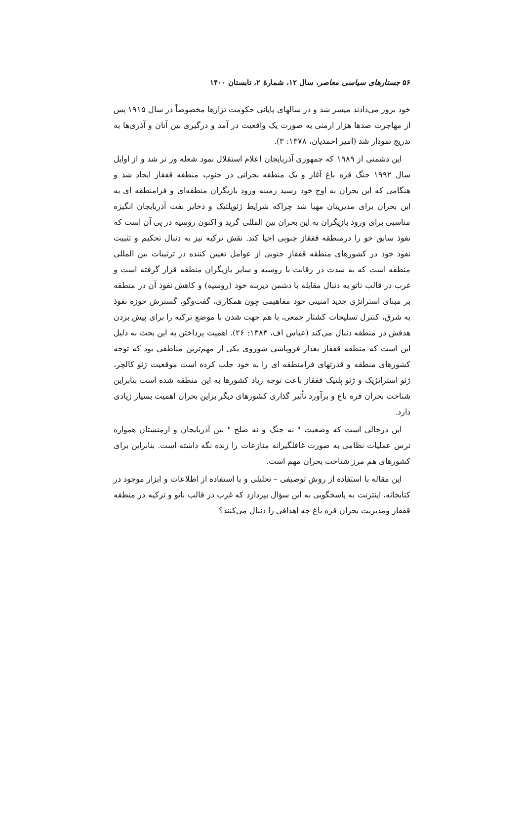۵۶ جستارهای سیاسی معاصر، سال ۱۲، شمارهٔ ۲، تابستان ۱۴۰۰
خود بروز می‌دادند میسر شد و در سالهای پایانی حکومت تزارها مخصوصاً در سال ۱۹۱۵ پس از مهاجرت صدها هزار ارمنی به صورت یک واقعیت در آمد و درگیری بین آنان و آذری‌ها به تدریج نمودار شد (امیر احمدیان، ۱۳۷۸: ۳).
این دشمنی از ۱۹۸۹ که جمهوری آذربایجان اعلام استقلال نمود شعله ور تر شد و از اوایل سال ۱۹۹۲ جنگ قره باغ آغاز و یک منطقه بحرانی در جنوب منطقه قفقاز ایجاد شد و هنگامی که این بحران به اوج خود رسید زمینه ورود بازیگران منطقه‌ای و فرامنطقه ای به این بحران برای مدیریتان مهیا شد چراکه شرایط ژئوپلتیک و ذخایر نفت آذربایجان انگیزه مناسبی برای ورود بازیگران به این بحران بین المللی گرید و اکنون روسیه در پی آن است که نفوذ سابق خو را درمنطقه قفقاز جنوبی احیا کند. نقش ترکیه نیز به دنبال تحکیم و تثبیت نفوذ خود در کشورهای منطقه قفقاز جنوبی از عوامل تعیین کننده در ترتیبات بین المللی منطقه است که به شدت در رقابت با روسیه و سایر بازیگران منطقه قرار گرفته است و غرب در قالب ناتو به دنبال مقابله با دشمن دیرینه خود (روسیه) و کاهش نفوذ آن در منطقه بر مبنای استراتژی جدید امنیتی خود مفاهیمی چون همکاری، گفت‌وگو، گسترش حوزه نفوذ به شرق، کنترل تسلیحات کشتار جمعی، با هم جهت شدن با موضع ترکیه را برای پیش بردن هدفش در منطقه دنبال می‌کند (عباس اف، ۱۳۸۳: ۲۶). اهمیت پرداختن به این بحث به دلیل این است که منطقه قفقاز بعداز فروپاشی شوروی یکی از مهم‌ترین مناطقی بود که توجه کشورهای منطقه و قدرتهای فرامنطقه ای را به خود جلب کرده است موقعیت ژئو کالچر، ژئو استراتژیک و ژئو پلتیک قفقاز باعث توجه زیاد کشورها به این منطقه شده است بنابراین شناخت بحران قره باغ و برآورد تأثیر گذاری کشورهای دیگر براین بحران اهمیت بسیار زیادی دارد.
این درحالی است که وضعیت " نه جنگ و نه صلح " بین آذربایجان و ارمنستان همواره ترس عملیات نظامی به صورت غافلگیرانه منازعات را زنده نگه داشته است. بنابراین برای کشورهای هم مرز شناخت بحران مهم است.
این مقاله با استفاده از روش توصیفی – تحلیلی و با استفاده از اطلاعات و ابزار موجود در کتابخانه، اینترنت به پاسخگویی به این سؤال بپردازد که غرب در قالب ناتو و ترکیه در منطقه قفقاز ومدیریت بحران قره باغ چه اهدافی را دنبال می‌کنند؟